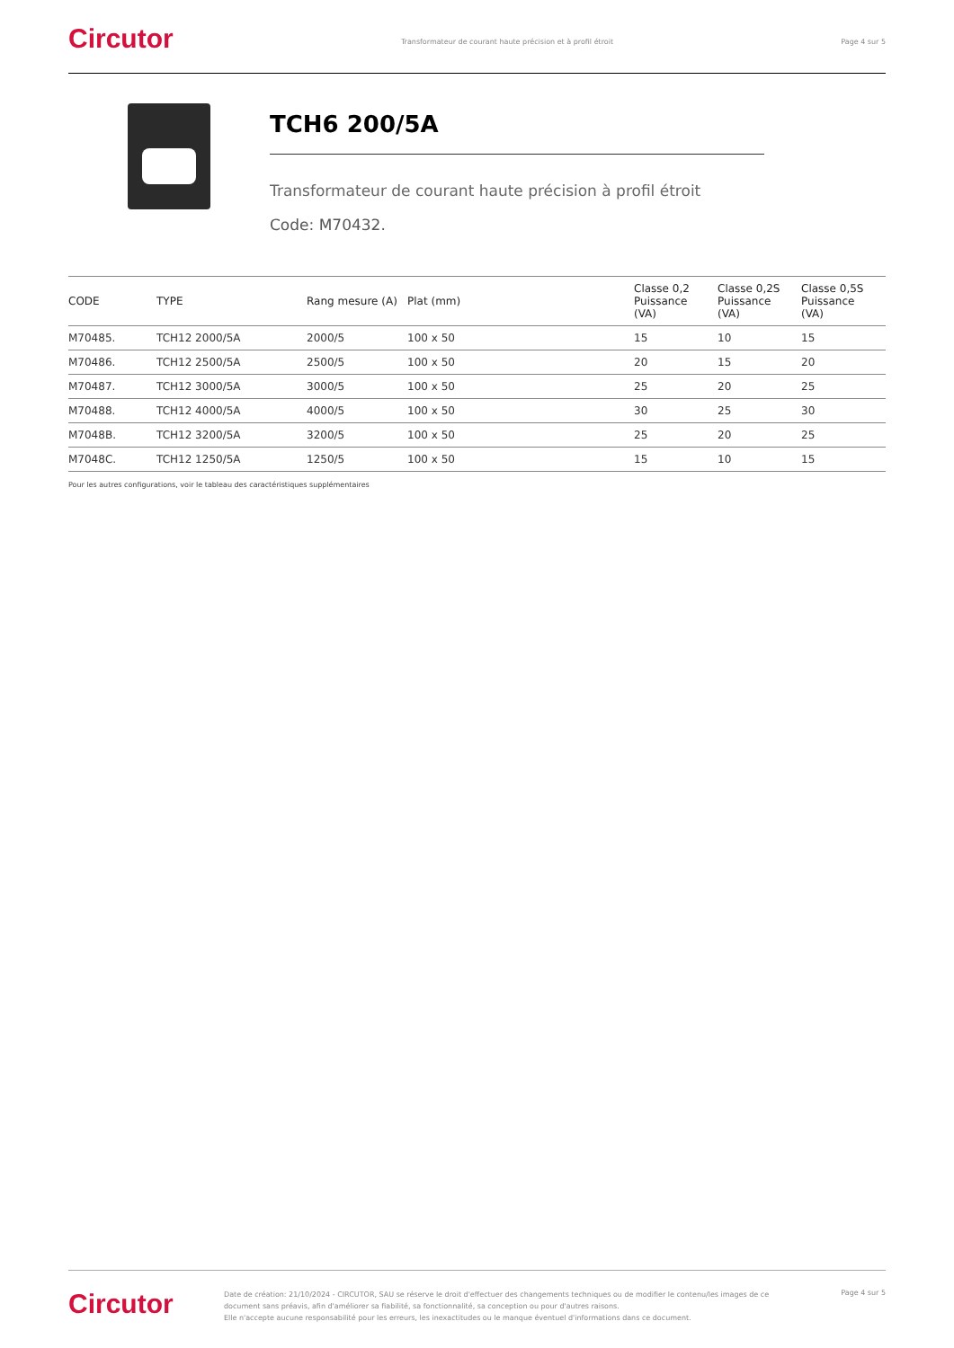Circutor
Transformateur de courant haute précision et à profil étroit
Page 4 sur 5
TCH6 200/5A
Transformateur de courant haute précision à profil étroit
Code: M70432.
| CODE | TYPE | Rang mesure (A) | Plat (mm) | Classe 0,2 Puissance (VA) | Classe 0,2S Puissance (VA) | Classe 0,5S Puissance (VA) |
| --- | --- | --- | --- | --- | --- | --- |
| M70485. | TCH12 2000/5A | 2000/5 | 100 x 50 | 15 | 10 | 15 |
| M70486. | TCH12 2500/5A | 2500/5 | 100 x 50 | 20 | 15 | 20 |
| M70487. | TCH12 3000/5A | 3000/5 | 100 x 50 | 25 | 20 | 25 |
| M70488. | TCH12 4000/5A | 4000/5 | 100 x 50 | 30 | 25 | 30 |
| M7048B. | TCH12 3200/5A | 3200/5 | 100 x 50 | 25 | 20 | 25 |
| M7048C. | TCH12 1250/5A | 1250/5 | 100 x 50 | 15 | 10 | 15 |
Pour les autres configurations, voir le tableau des caractéristiques supplémentaires
Circutor
Date de création: 21/10/2024 - CIRCUTOR, SAU se réserve le droit d'effectuer des changements techniques ou de modifier le contenu/les images de ce document sans préavis, afin d'améliorer sa fiabilité, sa fonctionnalité, sa conception ou pour d'autres raisons.
Elle n'accepte aucune responsabilité pour les erreurs, les inexactitudes ou le manque éventuel d'informations dans ce document.
Page 4 sur 5